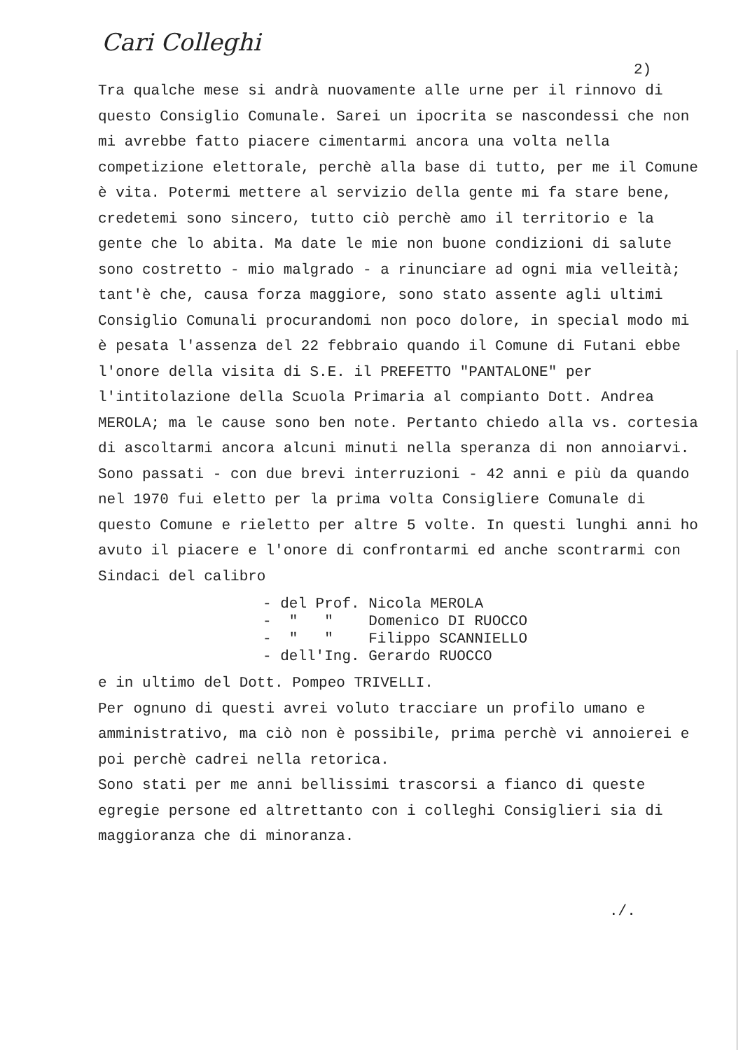Cari Colleghi
2)
Tra qualche mese si andrà nuovamente alle urne per il rinnovo di questo Consiglio Comunale. Sarei un ipocrita se nascondessi che non mi avrebbe fatto piacere cimentarmi ancora una volta nella competizione elettorale, perchè alla base di tutto, per me il Comune è vita. Potermi mettere al servizio della gente mi fa stare bene, credetemi sono sincero, tutto ciò perchè amo il territorio e la gente che lo abita. Ma date le mie non buone condizioni di salute sono costretto - mio malgrado - a rinunciare ad ogni mia velleità; tant'è che, causa forza maggiore, sono stato assente agli ultimi Consiglio Comunali procurandomi non poco dolore, in special modo mi è pesata l'assenza del 22 febbraio quando il Comune di Futani ebbe l'onore della visita di S.E. il PREFETTO "PANTALONE" per l'intitolazione della Scuola Primaria al compianto Dott. Andrea MEROLA; ma le cause sono ben note. Pertanto chiedo alla vs. cortesia di ascoltarmi ancora alcuni minuti nella speranza di non annoiarvi.
Sono passati - con due brevi interruzioni - 42 anni e più da quando nel 1970 fui eletto per la prima volta Consigliere Comunale di questo Comune e rieletto per altre 5 volte. In questi lunghi anni ho avuto il piacere e l'onore di confrontarmi ed anche scontrarmi con Sindaci del calibro
- del Prof. Nicola MEROLA
- " " Domenico DI RUOCCO
- " " Filippo SCANNIELLO
- dell'Ing. Gerardo RUOCCO
e in ultimo del Dott. Pompeo TRIVELLI.
Per ognuno di questi avrei voluto tracciare un profilo umano e amministrativo, ma ciò non è possibile, prima perchè vi annoierei e poi perchè cadrei nella retorica.
Sono stati per me anni bellissimi trascorsi a fianco di queste egregie persone ed altrettanto con i colleghi Consiglieri sia di maggioranza che di minoranza.
./.